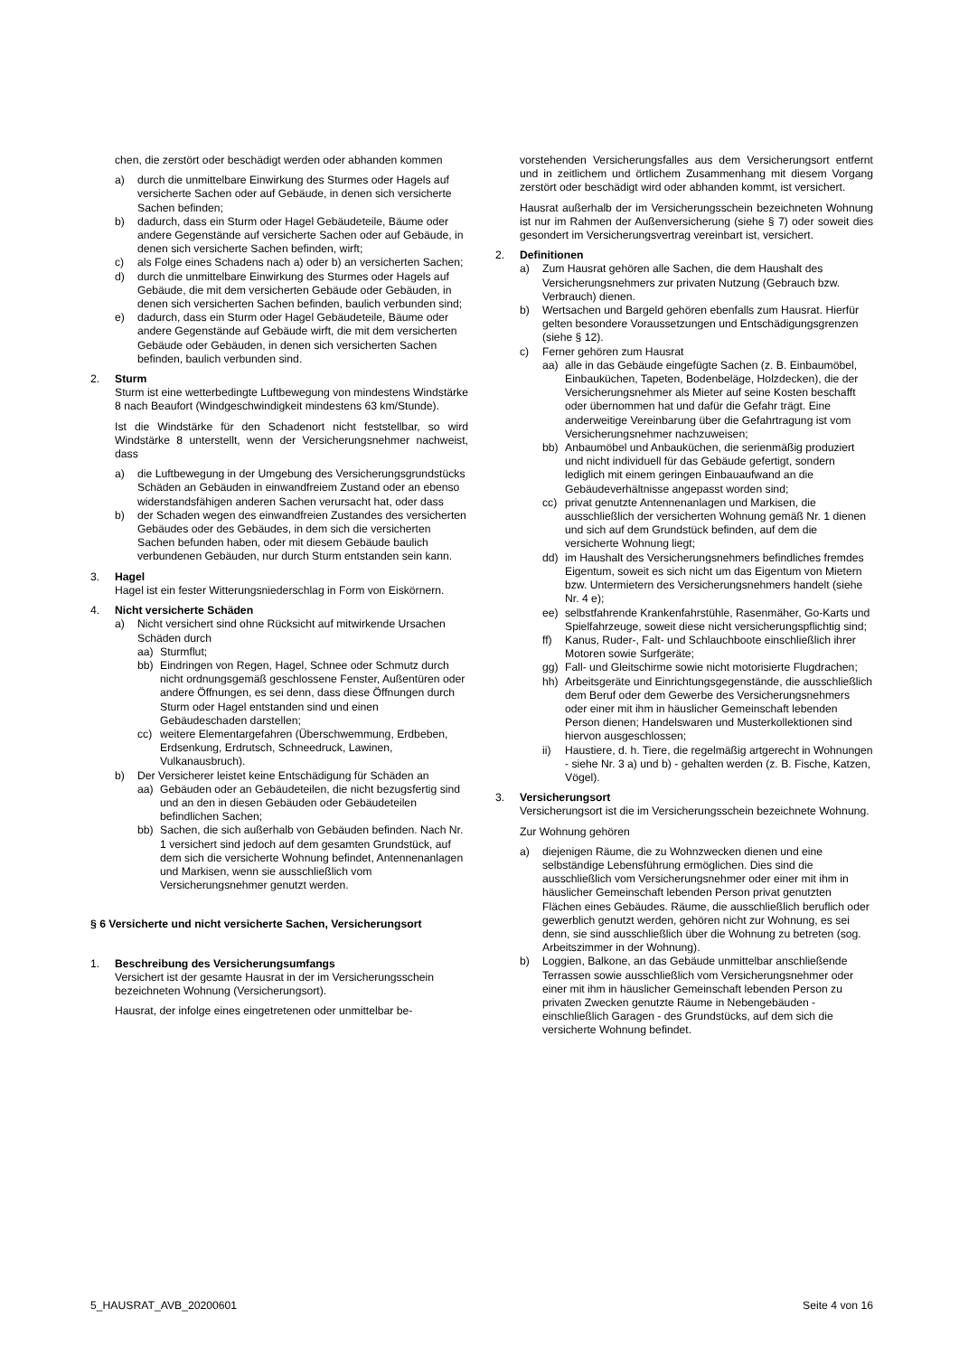chen, die zerstört oder beschädigt werden oder abhanden kommen
a) durch die unmittelbare Einwirkung des Sturmes oder Hagels auf versicherte Sachen oder auf Gebäude, in denen sich versicherte Sachen befinden;
b) dadurch, dass ein Sturm oder Hagel Gebäudeteile, Bäume oder andere Gegenstände auf versicherte Sachen oder auf Gebäude, in denen sich versicherte Sachen befinden, wirft;
c) als Folge eines Schadens nach a) oder b) an versicherten Sachen;
d) durch die unmittelbare Einwirkung des Sturmes oder Hagels auf Gebäude, die mit dem versicherten Gebäude oder Gebäuden, in denen sich versicherten Sachen befinden, baulich verbunden sind;
e) dadurch, dass ein Sturm oder Hagel Gebäudeteile, Bäume oder andere Gegenstände auf Gebäude wirft, die mit dem versicherten Gebäude oder Gebäuden, in denen sich versicherten Sachen befinden, baulich verbunden sind.
2. Sturm
Sturm ist eine wetterbedingte Luftbewegung von mindestens Windstärke 8 nach Beaufort (Windgeschwindigkeit mindestens 63 km/Stunde).
Ist die Windstärke für den Schadenort nicht feststellbar, so wird Windstärke 8 unterstellt, wenn der Versicherungsnehmer nachweist, dass
a) die Luftbewegung in der Umgebung des Versicherungsgrundstücks Schäden an Gebäuden in einwandfreiem Zustand oder an ebenso widerstandsfähigen anderen Sachen verursacht hat, oder dass
b) der Schaden wegen des einwandfreien Zustandes des versicherten Gebäudes oder des Gebäudes, in dem sich die versicherten Sachen befunden haben, oder mit diesem Gebäude baulich verbundenen Gebäuden, nur durch Sturm entstanden sein kann.
3. Hagel
Hagel ist ein fester Witterungsniederschlag in Form von Eiskörnern.
4. Nicht versicherte Schäden
a) Nicht versichert sind ohne Rücksicht auf mitwirkende Ursachen Schäden durch
aa) Sturmflut;
bb) Eindringen von Regen, Hagel, Schnee oder Schmutz durch nicht ordnungsgemäß geschlossene Fenster, Außentüren oder andere Öffnungen, es sei denn, dass diese Öffnungen durch Sturm oder Hagel entstanden sind und einen Gebäudeschaden darstellen;
cc) weitere Elementargefahren (Überschwemmung, Erdbeben, Erdsenkung, Erdrutsch, Schneedruck, Lawinen, Vulkanausbruch).
b) Der Versicherer leistet keine Entschädigung für Schäden an
aa) Gebäuden oder an Gebäudeteilen, die nicht bezugsfertig sind und an den in diesen Gebäuden oder Gebäudeteilen befindlichen Sachen;
bb) Sachen, die sich außerhalb von Gebäuden befinden. Nach Nr. 1 versichert sind jedoch auf dem gesamten Grundstück, auf dem sich die versicherte Wohnung befindet, Antennenanlagen und Markisen, wenn sie ausschließlich vom Versicherungsnehmer genutzt werden.
§ 6 Versicherte und nicht versicherte Sachen, Versicherungsort
1. Beschreibung des Versicherungsumfangs
Versichert ist der gesamte Hausrat in der im Versicherungsschein bezeichneten Wohnung (Versicherungsort).
Hausrat, der infolge eines eingetretenen oder unmittelbar be-
vorstehenden Versicherungsfalles aus dem Versicherungsort entfernt und in zeitlichem und örtlichem Zusammenhang mit diesem Vorgang zerstört oder beschädigt wird oder abhanden kommt, ist versichert.
Hausrat außerhalb der im Versicherungsschein bezeichneten Wohnung ist nur im Rahmen der Außenversicherung (siehe § 7) oder soweit dies gesondert im Versicherungsvertrag vereinbart ist, versichert.
2. Definitionen
a) Zum Hausrat gehören alle Sachen, die dem Haushalt des Versicherungsnehmers zur privaten Nutzung (Gebrauch bzw. Verbrauch) dienen.
b) Wertsachen und Bargeld gehören ebenfalls zum Hausrat. Hierfür gelten besondere Voraussetzungen und Entschädigungsgrenzen (siehe § 12).
c) Ferner gehören zum Hausrat
aa) alle in das Gebäude eingefügte Sachen (z. B. Einbaumöbel, Einbauküchen, Tapeten, Bodenbeläge, Holzdecken), die der Versicherungsnehmer als Mieter auf seine Kosten beschafft oder übernommen hat und dafür die Gefahr trägt. Eine anderweitige Vereinbarung über die Gefahrtragung ist vom Versicherungsnehmer nachzuweisen;
bb) Anbaumöbel und Anbauküchen, die serienmäßig produziert und nicht individuell für das Gebäude gefertigt, sondern lediglich mit einem geringen Einbauaufwand an die Gebäudeverhältnisse angepasst worden sind;
cc) privat genutzte Antennenanlagen und Markisen, die ausschließlich der versicherten Wohnung gemäß Nr. 1 dienen und sich auf dem Grundstück befinden, auf dem die versicherte Wohnung liegt;
dd) im Haushalt des Versicherungsnehmers befindliches fremdes Eigentum, soweit es sich nicht um das Eigentum von Mietern bzw. Untermietern des Versicherungsnehmers handelt (siehe Nr. 4 e);
ee) selbstfahrende Krankenfahrstühle, Rasenmäher, Go-Karts und Spielfahrzeuge, soweit diese nicht versicherungspflichtig sind;
ff) Kanus, Ruder-, Falt- und Schlauchboote einschließlich ihrer Motoren sowie Surfgeräte;
gg) Fall- und Gleitschirme sowie nicht motorisierte Flugdrachen;
hh) Arbeitsgeräte und Einrichtungsgegenstände, die ausschließlich dem Beruf oder dem Gewerbe des Versicherungsnehmers oder einer mit ihm in häuslicher Gemeinschaft lebenden Person dienen; Handelswaren und Musterkollektionen sind hiervon ausgeschlossen;
ii) Haustiere, d. h. Tiere, die regelmäßig artgerecht in Wohnungen - siehe Nr. 3 a) und b) - gehalten werden (z. B. Fische, Katzen, Vögel).
3. Versicherungsort
Versicherungsort ist die im Versicherungsschein bezeichnete Wohnung.
Zur Wohnung gehören
a) diejenigen Räume, die zu Wohnzwecken dienen und eine selbständige Lebensführung ermöglichen. Dies sind die ausschließlich vom Versicherungsnehmer oder einer mit ihm in häuslicher Gemeinschaft lebenden Person privat genutzten Flächen eines Gebäudes. Räume, die ausschließlich beruflich oder gewerblich genutzt werden, gehören nicht zur Wohnung, es sei denn, sie sind ausschließlich über die Wohnung zu betreten (sog. Arbeitszimmer in der Wohnung).
b) Loggien, Balkone, an das Gebäude unmittelbar anschließende Terrassen sowie ausschließlich vom Versicherungsnehmer oder einer mit ihm in häuslicher Gemeinschaft lebenden Person zu privaten Zwecken genutzte Räume in Nebengebäuden - einschließlich Garagen - des Grundstücks, auf dem sich die versicherte Wohnung befindet.
5_HAUSRAT_AVB_20200601 Seite 4 von 16